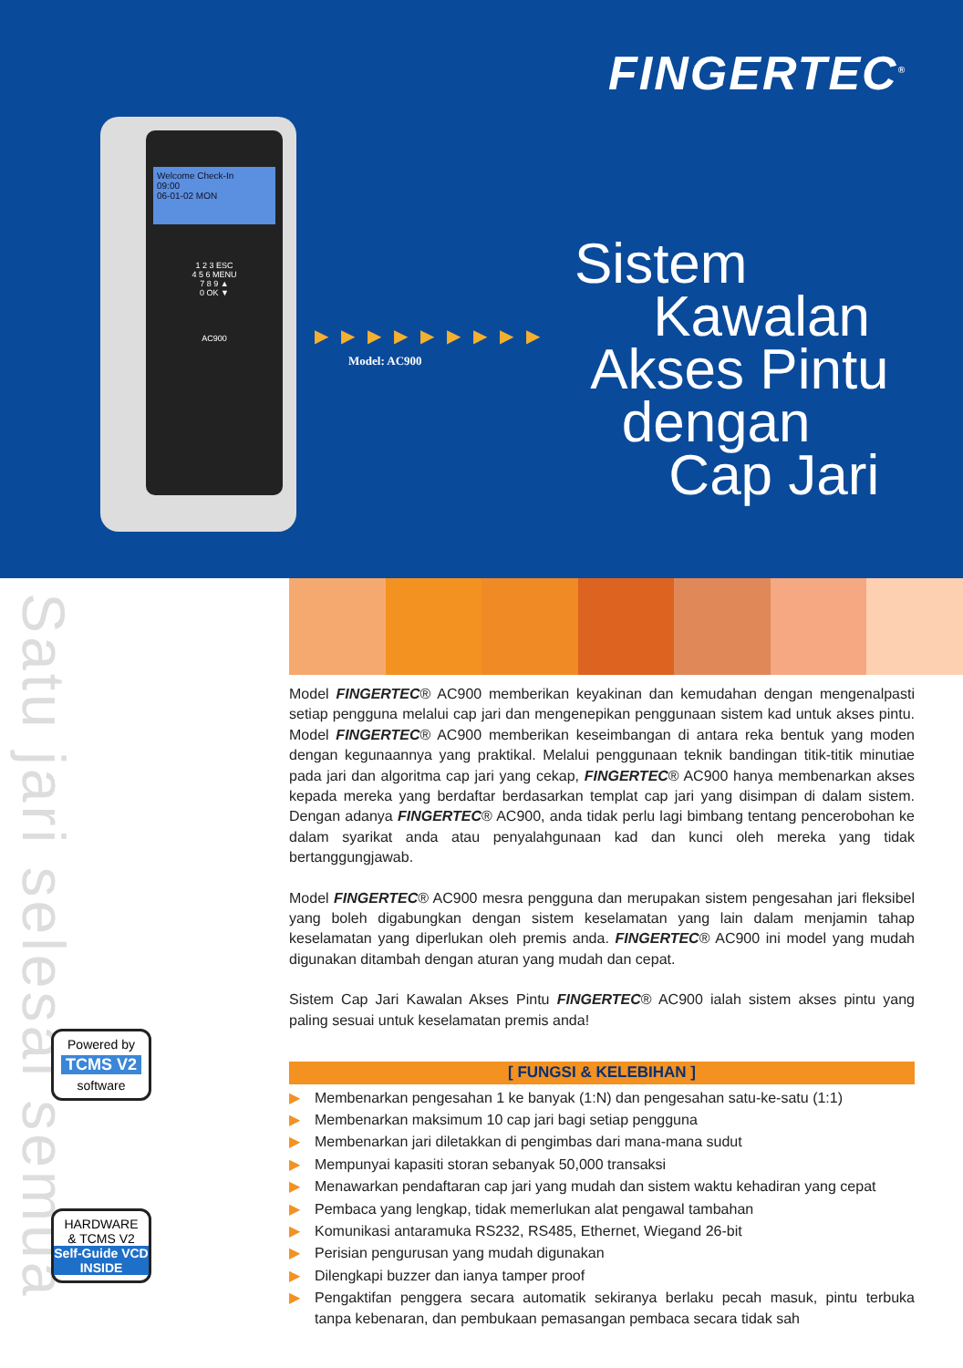FINGERTEC<sup>®</sup>
Welcome Check-In
09:00
06-01-02 MON
1 2 3 ESC
4 5 6 MENU
7 8 9 ▲
0 OK ▼
AC900
▶▶▶▶▶▶▶▶▶
Model: AC900
Sistem
Kawalan
Akses Pintu
dengan
Cap Jari
Satu jari selesai semua
Powered by
TCMS V2
software
HARDWARE
& TCMS V2
Self-Guide VCD
INSIDE
Model FINGERTEC® AC900 memberikan keyakinan dan kemudahan dengan mengenalpasti setiap pengguna melalui cap jari dan mengenepikan penggunaan sistem kad untuk akses pintu. Model FINGERTEC® AC900 memberikan keseimbangan di antara reka bentuk yang moden dengan kegunaannya yang praktikal. Melalui penggunaan teknik bandingan titik-titik minutiae pada jari dan algoritma cap jari yang cekap, FINGERTEC® AC900 hanya membenarkan akses kepada mereka yang berdaftar berdasarkan templat cap jari yang disimpan di dalam sistem. Dengan adanya FINGERTEC® AC900, anda tidak perlu lagi bimbang tentang pencerobohan ke dalam syarikat anda atau penyalahgunaan kad dan kunci oleh mereka yang tidak bertanggungjawab.
Model FINGERTEC® AC900 mesra pengguna dan merupakan sistem pengesahan jari fleksibel yang boleh digabungkan dengan sistem keselamatan yang lain dalam menjamin tahap keselamatan yang diperlukan oleh premis anda. FINGERTEC® AC900 ini model yang mudah digunakan ditambah dengan aturan yang mudah dan cepat.
Sistem Cap Jari Kawalan Akses Pintu FINGERTEC® AC900 ialah sistem akses pintu yang paling sesuai untuk keselamatan premis anda!
[ FUNGSI & KELEBIHAN ]
▶ Membenarkan pengesahan 1 ke banyak (1:N) dan pengesahan satu-ke-satu (1:1)
▶ Membenarkan maksimum 10 cap jari bagi setiap pengguna
▶ Membenarkan jari diletakkan di pengimbas dari mana-mana sudut
▶ Mempunyai kapasiti storan sebanyak 50,000 transaksi
▶ Menawarkan pendaftaran cap jari yang mudah dan sistem waktu kehadiran yang cepat
▶ Pembaca yang lengkap, tidak memerlukan alat pengawal tambahan
▶ Komunikasi antaramuka RS232, RS485, Ethernet, Wiegand 26-bit
▶ Perisian pengurusan yang mudah digunakan
▶ Dilengkapi buzzer dan ianya tamper proof
▶ Pengaktifan penggera secara automatik sekiranya berlaku pecah masuk, pintu terbuka tanpa kebenaran, dan pembukaan pemasangan pembaca secara tidak sah